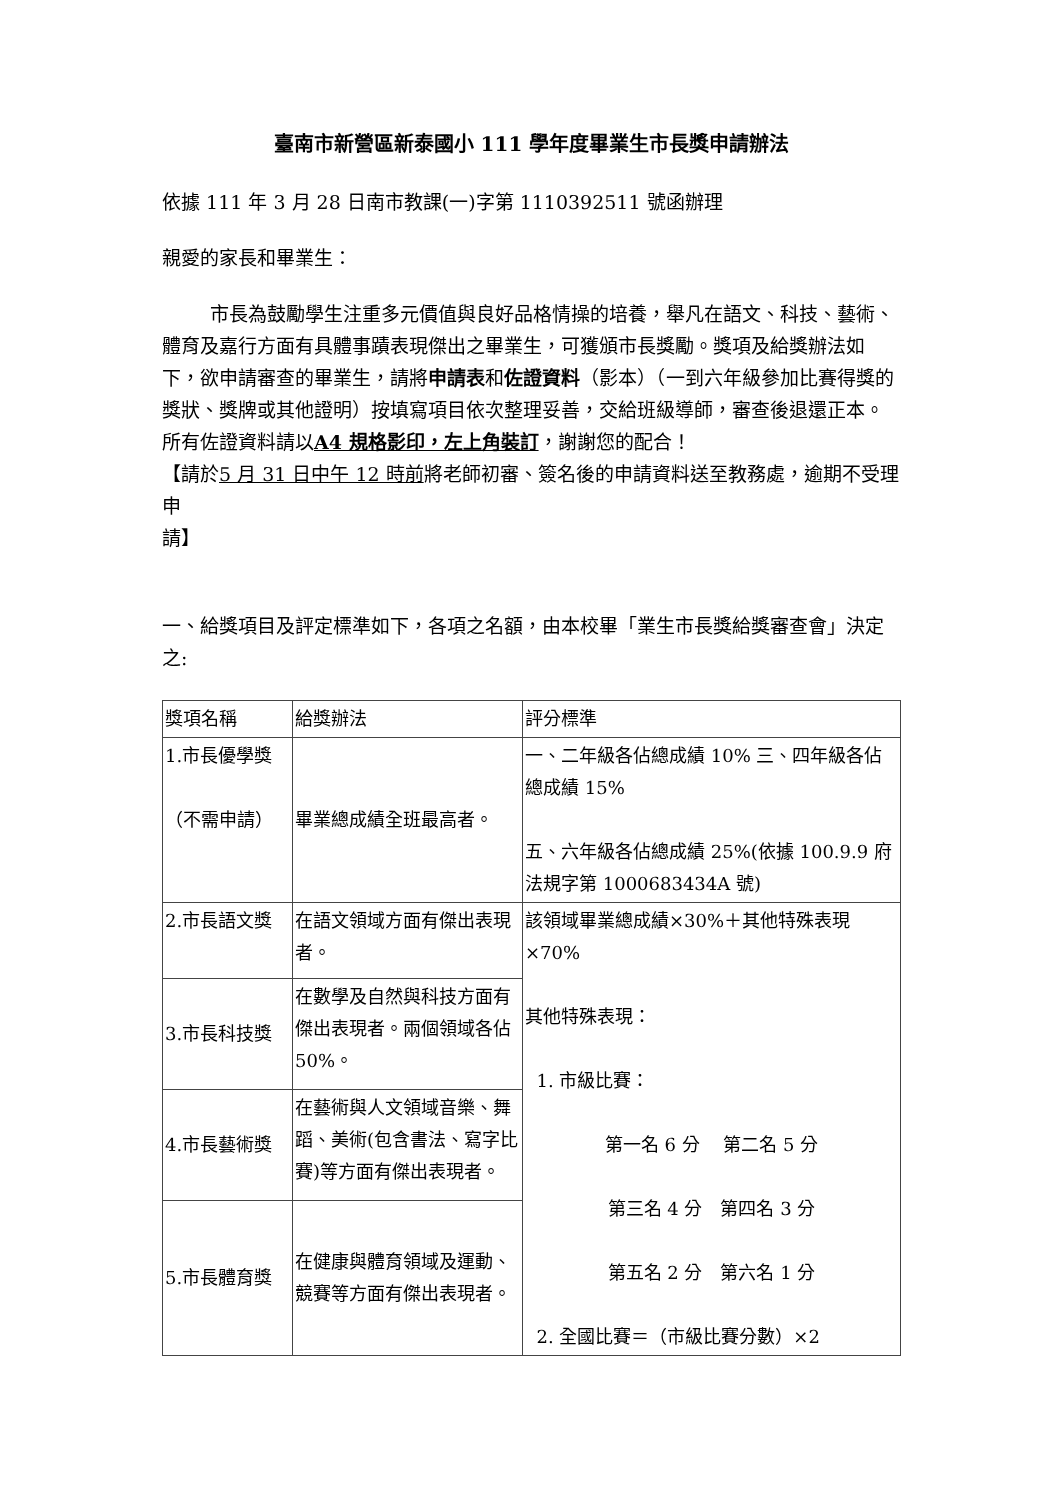臺南市新營區新泰國小 111 學年度畢業生市長獎申請辦法
依據 111 年 3 月 28 日南市教課(一)字第 1110392511 號函辦理
親愛的家長和畢業生：
市長為鼓勵學生注重多元價值與良好品格情操的培養，舉凡在語文、科技、藝術、體育及嘉行方面有具體事蹟表現傑出之畢業生，可獲頒市長獎勵。獎項及給獎辦法如下，欲申請審查的畢業生，請將申請表和佐證資料（影本）（一到六年級參加比賽得獎的獎狀、獎牌或其他證明）按填寫項目依次整理妥善，交給班級導師，審查後退還正本。所有佐證資料請以A4 規格影印，左上角裝訂，謝謝您的配合！
【請於5 月 31 日中午 12 時前將老師初審、簽名後的申請資料送至教務處，逾期不受理申
請】
一、給獎項目及評定標準如下，各項之名額，由本校畢「業生市長獎給獎審查會」決定之:
| 獎項名稱 | 給獎辦法 | 評分標準 |
| 1.市長優學獎 （不需申請） | 畢業總成績全班最高者。 | 一、二年級各佔總成績 10% 三、四年級各佔總成績 15% 五、六年級各佔總成績 25%(依據 100.9.9 府法規字第 1000683434A 號) |
| 2.市長語文獎 | 在語文領域方面有傑出表現者。 | 該領域畢業總成績×30%＋其他特殊表現×70% 其他特殊表現： 1. 市級比賽： 第一名 6 分 第二名 5 分 第三名 4 分 第四名 3 分 第五名 2 分 第六名 1 分 2. 全國比賽＝（市級比賽分數）×2 |
| 3.市長科技獎 | 在數學及自然與科技方面有傑出表現者。兩個領域各佔 50%。 | |
| 4.市長藝術獎 | 在藝術與人文領域音樂、舞蹈、美術(包含書法、寫字比賽)等方面有傑出表現者。 | |
| 5.市長體育獎 | 在健康與體育領域及運動、競賽等方面有傑出表現者。 | |